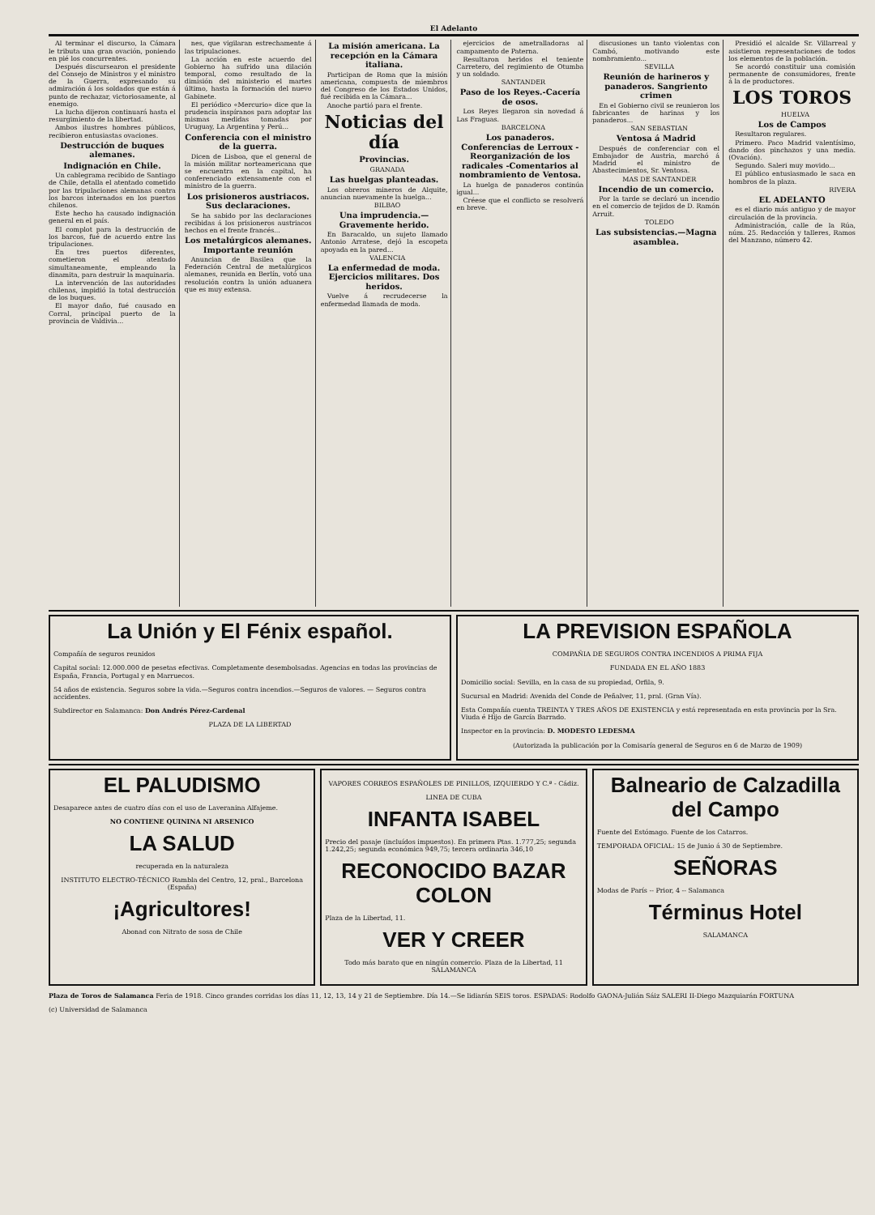El Adelanto
Al terminar el discurso, la Cámara le tributa una gran ovación, poniendo en pié los concurrentes.
Después discursearon el presidente del Consejo de Ministros y el ministro de la Guerra, expresando su admiración á los soldados que están á punto de rechazar, victoriosamente, al enemigo.
La lucha dijeron continuará hasta el resurgimiento de la libertad.
Ambos ilustres hombres públicos, recibieron entusiastas ovaciones.
Destrucción de buques alemanes.
Indignación en Chile.
Un cablegrama recibido de Santiago de Chile, detalla el atentado cometido por las tripulaciones alemanas contra los barcos internados en los puertos chilenos.
Este hecho ha causado indignación general en el país.
El complot para la destrucción de los barcos, fué de acuerdo entre las tripulaciones.
En tres puertos diferentes, cometieron el atentado simultaneamente, empleando la dinamita, para destruir la maquinaria.
La intervención de las autoridades chilenas, impidió la total destrucción de los buques.
El mayor daño, fué causado en Corral, principal puerto de la provincia de Valdivia...
nes, que vigilaran estrechamente á las tripulaciones.
La acción en este acuerdo del Gobierno ha sufrido una dilación temporal, como resultado de la dimisión del ministerio el martes último, hasta la formación del nuevo Gabinete.
El periódico «Mercurio» dice que la prudencia inspíranos para adoptar las mismas medidas tomadas por Uruguay, La Argentina y Perú...
Conferencia con el ministro de la guerra.
Dicen de Lisboa, que el general de la misión militar norteamericana que se encuentra en la capital, ha conferenciado extensamente con el ministro de la guerra.
Los prisioneros austriacos. Sus declaraciones.
Se ha sabido por las declaraciones recibidas á los prisioneros austriacos hechos en el frente francés...
Los metalúrgicos alemanes. Importante reunión
Anuncian de Basilea que la Federación Central de metalúrgicos alemanes, reunida en Berlín, votó una resolución contra la unión aduanera que es muy extensa.
La misión americana. La recepción en la Cámara italiana.
Participan de Roma que la misión americana, compuesta de miembros del Congreso de los Estados Unidos, fué recibida en la Cámara...
Anoche partió para el frente.
Noticias del día
Provincias.
GRANADA
Las huelgas planteadas.
Los obreros mineros de Alquite, anuncian nuevamente la huelga...
BILBAO
Una imprudencia.—Gravemente herido.
En Baracaldo, un sujeto llamado Antonio Arratese, dejó la escopeta apoyada en la pared...
VALENCIA
La enfermedad de moda. Ejercicios militares. Dos heridos.
Vuelve á recrudecerse la enfermedad llamada de moda.
ejercicios de ametralladoras al campamento de Paterna.
Resultaron heridos el teniente Carretero, del regimiento de Otumba y un soldado.
SANTANDER
Paso de los Reyes.-Cacería de osos.
Los Reyes llegaron sin novedad á Las Fraguas.
BARCELONA
Los panaderos. Conferencias de Lerroux -Reorganización de los radicales -Comentarios al nombramiento de Ventosa.
La huelga de panaderos continúa igual...
Créese que el conflicto se resolverá en breve.
discusiones un tanto violentas con Cambó, motivando este nombramiento...
SEVILLA
Reunión de harineros y panaderos. Sangriento crimen
En el Gobierno civil se reunieron los fabricantes de harinas y los panaderos...
SAN SEBASTIAN
Ventosa á Madrid
Después de conferenciar con el Embajador de Austria, marchó á Madrid el ministro de Abastecimientos, Sr. Ventosa.
MAS DE SANTANDER
Incendio de un comercio.
Por la tarde se declaró un incendio en el comercio de tejidos de D. Ramón Arruit.
TOLEDO
Las subsistencias.—Magna asamblea.
Presidió el alcalde Sr. Villarreal y asistieron representaciones de todos los elementos de la población.
Se acordó constituir una comisión permanente de consumidores, frente á la de productores.
LOS TOROS
HUELVA
Los de Campos
Resultaron regulares.
Primero. Paco Madrid valentísimo, dando dos pinchazos y una media. (Ovación).
Segundo. Saleri muy movido...
El público entusiasmado le saca en hombros de la plaza.
RIVERA
EL ADELANTO
es el diario más antiguo y de mayor circulación de la provincia.
Administración, calle de la Rúa, núm. 25. Redacción y talleres, Ramos del Manzano, número 42.
La Unión y El Fénix español.
Compañía de seguros reunidos
Capital social: 12.000.000 de pesetas efectivas. Completamente desembolsadas. Agencias en todas las provincias de España, Francia, Portugal y en Marruecos.
54 años de existencia. Seguros sobre la vida.—Seguros contra incendios.—Seguros de valores. — Seguros contra accidentes.
Subdirector en Salamanca: Don Andrés Pérez-Cardenal
PLAZA DE LA LIBERTAD
LA PREVISION ESPAÑOLA
COMPAÑIA DE SEGUROS CONTRA INCENDIOS A PRIMA FIJA
FUNDADA EN EL AÑO 1883
Domicilio social: Sevilla, en la casa de su propiedad, Orfila, 9.
Sucursal en Madrid: Avenida del Conde de Peñalver, 11, pral. (Gran Vía).
Esta Compañía cuenta TREINTA Y TRES AÑOS DE EXISTENCIA y está representada en esta provincia por la Sra. Viuda é Hijo de García Barrado.
Inspector en la provincia: D. MODESTO LEDESMA
(Autorizada la publicación por la Comisaría general de Seguros en 6 de Marzo de 1909)
EL PALUDISMO
Desaparece antes de cuatro días con el uso de Laveranina Alfajeme.
NO CONTIENE QUININA NI ARSENICO
LA SALUD
recuperada en la naturaleza
INSTITUTO ELECTRO-TÉCNICO Rambla del Centro, 12, pral., Barcelona (España)
¡Agricultores!
Abonad con Nitrato de sosa de Chile
VAPORES CORREOS ESPAÑOLES DE PINILLOS, IZQUIERDO Y C.ª - Cádiz.
LINEA DE CUBA
INFANTA ISABEL
Precio del pasaje (incluídos impuestos). En primera Ptas. 1.777,25; segunda 1.242,25; segunda económica 949,75; tercera ordinaria 346,10
RECONOCIDO BAZAR COLON
Plaza de la Libertad, 11.
VER Y CREER
Todo más barato que en ningún comercio. Plaza de la Libertad, 11 SALAMANCA
Balneario de Calzadilla del Campo
Fuente del Estómago. Fuente de los Catarros.
TEMPORADA OFICIAL: 15 de Junio á 30 de Septiembre.
SEÑORAS
Modas de París -- Prior, 4 -- Salamanca
Términus Hotel
SALAMANCA
Plaza de Toros de Salamanca Feria de 1918. Cinco grandes corridas los días 11, 12, 13, 14 y 21 de Septiembre. Día 14.—Se lidiarán SEIS toros. ESPADAS: Rodolfo GAONA-Julián Sáiz SALERI II-Diego Mazquiarán FORTUNA
(c) Universidad de Salamanca